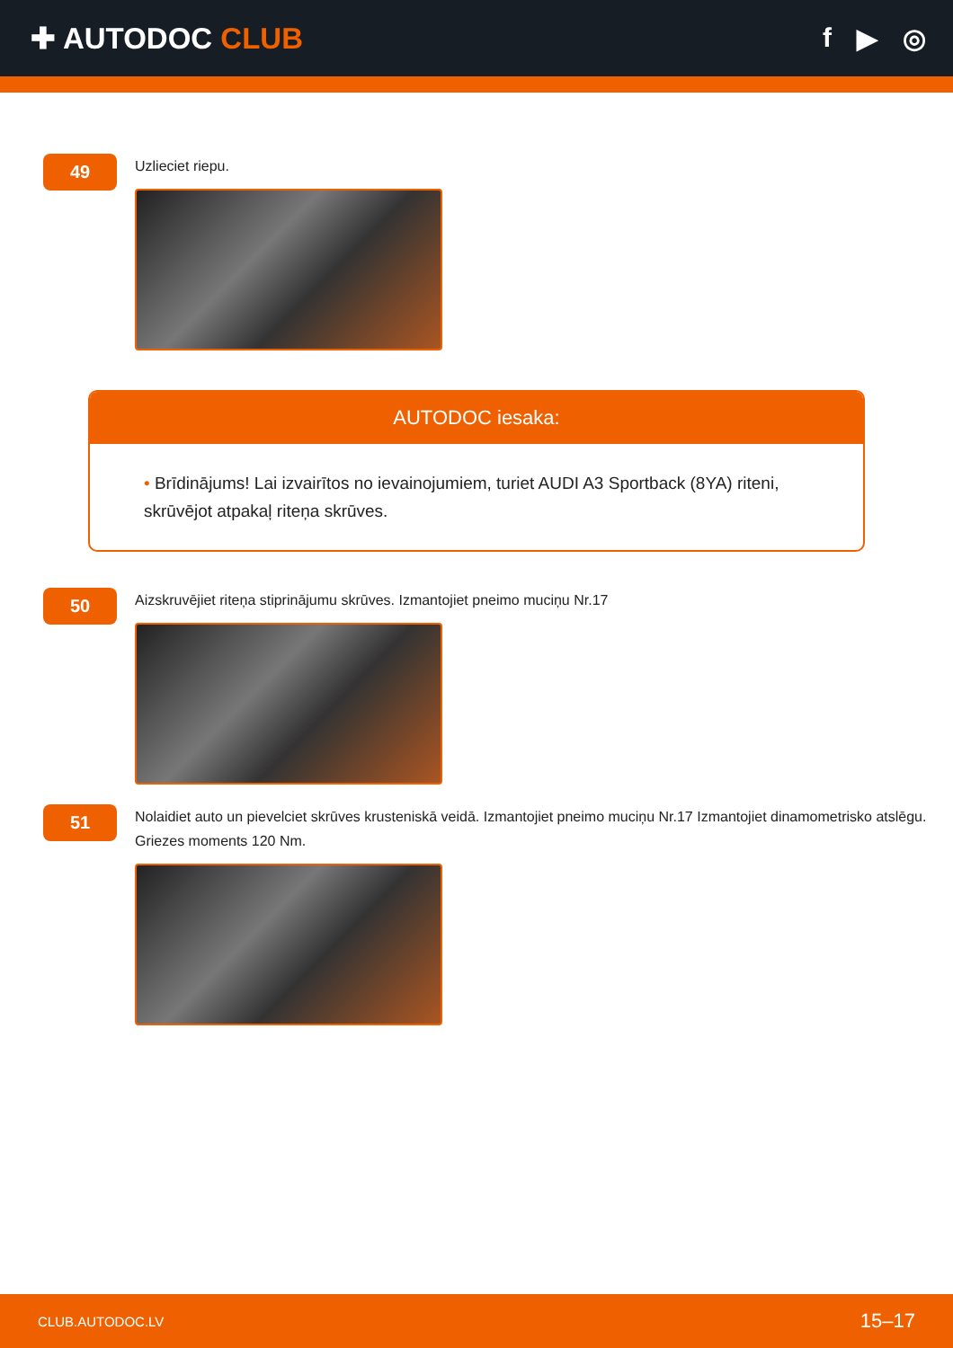✚ AUTODOC CLUB f ▶ ◎
49
Uzlieciet riepu.
AUTODOC iesaka:
• Brīdinājums! Lai izvairītos no ievainojumiem, turiet AUDI A3 Sportback (8YA) riteni, skrūvējot atpakaļ riteņa skrūves.
50
Aizskruvējiet riteņa stiprinājumu skrūves. Izmantojiet pneimo muciņu Nr.17
51
Nolaidiet auto un pievelciet skrūves krusteniskā veidā. Izmantojiet pneimo muciņu Nr.17 Izmantojiet dinamometrisko atslēgu. Griezes moments 120 Nm.
CLUB.AUTODOC.LV 15–17